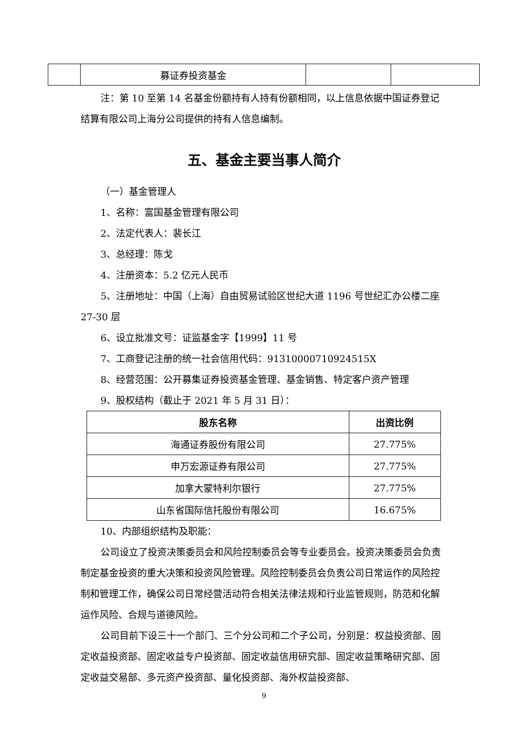| | 募证券投资基金 | | |
注：第 10 至第 14 名基金份额持有人持有份额相同，以上信息依据中国证券登记结算有限公司上海分公司提供的持有人信息编制。
五、基金主要当事人简介
（一）基金管理人
1、名称：富国基金管理有限公司
2、法定代表人：裴长江
3、总经理：陈戈
4、注册资本：5.2 亿元人民币
5、注册地址：中国（上海）自由贸易试验区世纪大道 1196 号世纪汇办公楼二座 27-30 层
6、设立批准文号：证监基金字【1999】11 号
7、工商登记注册的统一社会信用代码：91310000710924515X
8、经营范围：公开募集证券投资基金管理、基金销售、特定客户资产管理
9、股权结构（截止于 2021 年 5 月 31 日）：
| 股东名称 | 出资比例 |
| --- | --- |
| 海通证券股份有限公司 | 27.775% |
| 申万宏源证券有限公司 | 27.775% |
| 加拿大蒙特利尔银行 | 27.775% |
| 山东省国际信托股份有限公司 | 16.675% |
10、内部组织结构及职能：
公司设立了投资决策委员会和风险控制委员会等专业委员会。投资决策委员会负责制定基金投资的重大决策和投资风险管理。风险控制委员会负责公司日常运作的风险控制和管理工作，确保公司日常经营活动符合相关法律法规和行业监管规则，防范和化解运作风险、合规与道德风险。
公司目前下设三十一个部门、三个分公司和二个子公司，分别是：权益投资部、固定收益投资部、固定收益专户投资部、固定收益信用研究部、固定收益策略研究部、固定收益交易部、多元资产投资部、量化投资部、海外权益投资部、
9